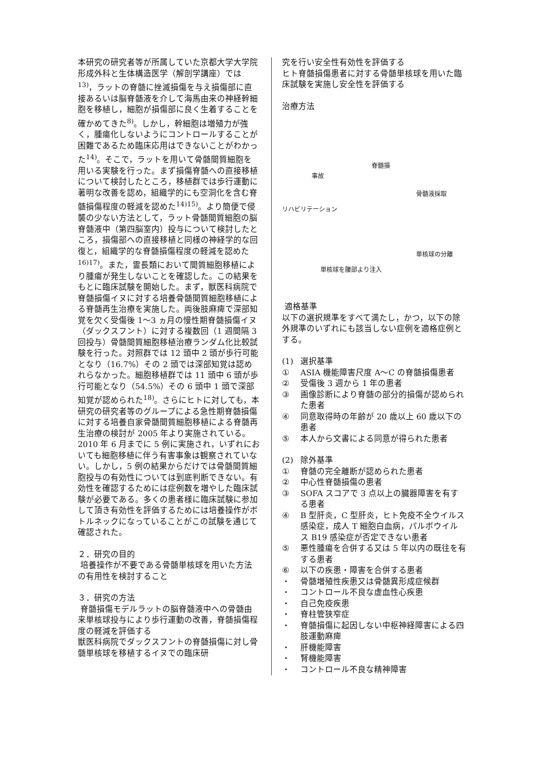本研究の研究者等が所属していた京都大学大学院形成外科と生体構造医学（解剖学講座）では<sup>13)</sup>，ラットの脊髄に挫滅損傷を与え損傷部に直接あるいは脳脊髄液を介して海馬由来の神経幹細胞を移植し，細胞が損傷部に良く生着することを確かめてきた<sup>8)</sup>。しかし，幹細胞は増殖力が強く，腫瘍化しないようにコントロールすることが困難であるため臨床応用はできないことがわかった<sup>14)</sup>。そこで，ラットを用いて骨髄間質細胞を用いる実験を行った。まず損傷脊髄への直接移植について検討したところ，移植群では歩行運動に著明な改善を認め，組織学的にも空洞化を含む脊髄損傷程度の軽減を認めた<sup>14)15)</sup>。より簡便で侵襲の少ない方法として，ラット骨髄間質細胞の脳脊髄液中（第四脳室内）投与について検討したところ，損傷部への直接移植と同様の神経学的な回復と，組織学的な脊髄損傷程度の軽減を認めた<sup>16)17)</sup>。また，霊長類において間質細胞移植により腫瘍が発生しないことを確認した。この結果をもとに臨床試験を開始した。まず，獣医科病院で脊髄損傷イヌに対する培養骨髄間質細胞移植による脊髄再生治療を実施した。両後肢麻痺で深部知覚を欠く受傷後 1〜3 ヵ月の慢性期脊髄損傷イヌ（ダックスフント）に対する複数回（1 週間隔 3 回投与）骨髄間質細胞移植治療ランダム化比較試験を行った。対照群では 12 頭中 2 頭が歩行可能となり（16.7%）その 2 頭では深部知覚は認めれらなかった。細胞移植群では 11 頭中 6 頭が歩行可能となり（54.5%）その 6 頭中 1 頭で深部知覚が認められた<sup>18)</sup>。さらにヒトに対しても，本研究の研究者等のグループによる急性期脊髄損傷に対する培養自家骨髄間質細胞移植による脊髄再生治療の検討が 2005 年より実施されている。2010 年 6 月までに 5 例に実施され，いずれにおいても細胞移植に伴う有害事象は観察されていない。しかし，5 例の結果からだけでは骨髄間質細胞投与の有効性については到底判断できない。有効性を確認するためには症例数を増やした臨床試験が必要である。多くの患者様に臨床試験に参加して頂き有効性を評価するためには培養操作がボトルネックになっていることがこの試験を通じて確認された。
２．研究の目的
培養操作が不要である骨髄単核球を用いた方法の有用性を検討すること
３．研究の方法
脊髄損傷モデルラットの脳脊髄液中への骨髄由来単核球投与により歩行運動の改善，脊髄損傷程度の軽減を評価する
獣医科病院でダックスフントの脊髄損傷に対し骨髄単核球を移植するイヌでの臨床研
究を行い安全性有効性を評価する
ヒト脊髄損傷患者に対する骨髄単核球を用いた臨床試験を実施し安全性を評価する
治療方法
脊髄損
事故
骨髄液採取
リハビリテーション
単核球の分離
単核球を腰部より注入
適格基準
以下の選択規準をすべて満たし，かつ，以下の除外規準のいずれにも該当しない症例を適格症例とする。
(1) 選択基準
① ASIA 機能障害尺度 A〜C の脊髄損傷患者
② 受傷後 3 週から 1 年の患者
③ 画像診断により脊髄の部分的損傷が認められた患者
④ 同意取得時の年齢が 20 歳以上 60 歳以下の患者
⑤ 本人から文書による同意が得られた患者
(2) 除外基準
① 脊髄の完全離断が認められた患者
② 中心性脊髄損傷の患者
③ SOFA スコアで 3 点以上の臓器障害を有する患者
④ B 型肝炎，C 型肝炎，ヒト免疫不全ウイルス感染症，成人 T 細胞白血病，パルボウイルス B19 感染症が否定できない患者
⑤ 悪性腫瘍を合併する又は 5 年以内の既往を有する患者
⑥ 以下の疾患・障害を合併する患者
・ 骨髄増殖性疾患又は骨髄異形成症候群
・ コントロール不良な虚血性心疾患
・ 自己免疫疾患
・ 脊柱管狭窄症
・ 脊髄損傷に起因しない中枢神経障害による四肢運動麻痺
・ 肝機能障害
・ 腎機能障害
・ コントロール不良な精神障害